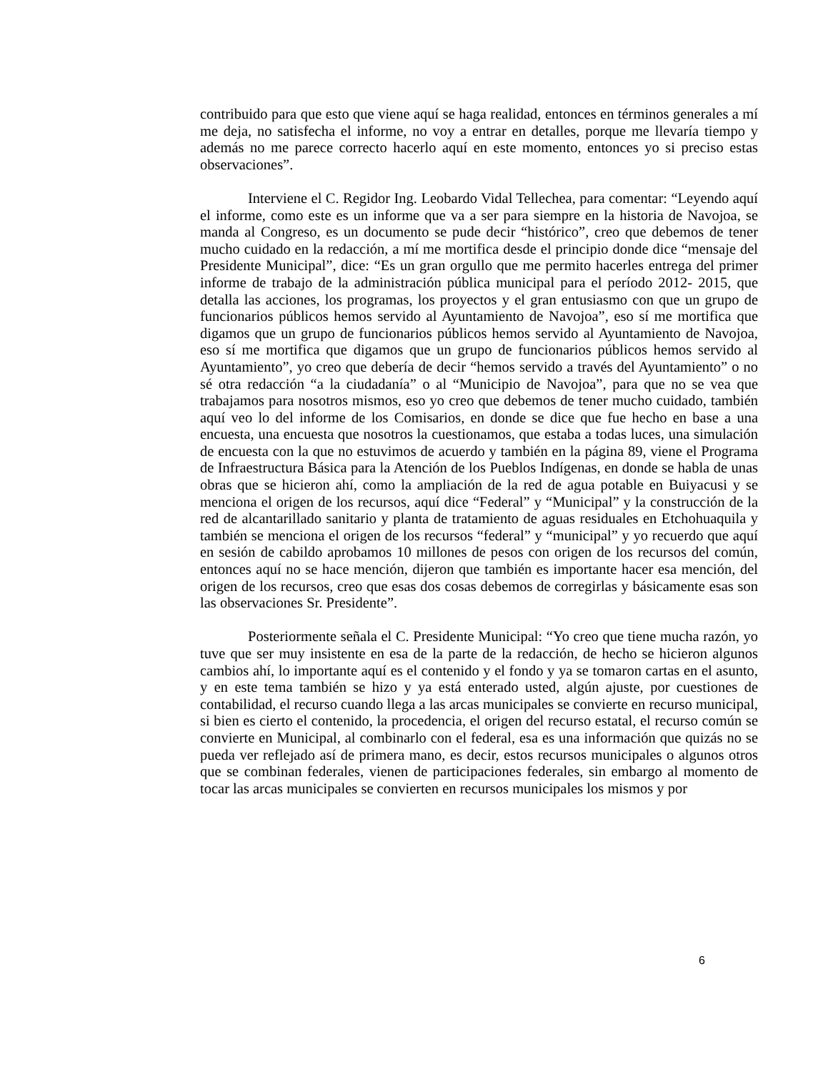contribuido para que esto que viene aquí se haga realidad, entonces en términos generales a mí me deja, no satisfecha el informe, no voy a entrar en detalles, porque me llevaría tiempo y además no me parece correcto hacerlo aquí en este momento, entonces yo si preciso estas observaciones”.
Interviene el C. Regidor Ing. Leobardo Vidal Tellechea, para comentar: “Leyendo aquí el informe, como este es un informe que va a ser para siempre en la historia de Navojoa, se manda al Congreso, es un documento se pude decir “histórico”, creo que debemos de tener mucho cuidado en la redacción, a mí me mortifica desde el principio donde dice “mensaje del Presidente Municipal”, dice: “Es un gran orgullo que me permito hacerles entrega del primer informe de trabajo de la administración pública municipal para el período 2012- 2015, que detalla las acciones, los programas, los proyectos y el gran entusiasmo con que un grupo de funcionarios públicos hemos servido al Ayuntamiento de Navojoa”, eso sí me mortifica que digamos que un grupo de funcionarios públicos hemos servido al Ayuntamiento de Navojoa, eso sí me mortifica que digamos que un grupo de funcionarios públicos hemos servido al Ayuntamiento”, yo creo que debería de decir “hemos servido a través del Ayuntamiento” o no sé otra redacción “a la ciudadanía” o al “Municipio de Navojoa”, para que no se vea que trabajamos para nosotros mismos, eso yo creo que debemos de tener mucho cuidado, también aquí veo lo del informe de los Comisarios, en donde se dice que fue hecho en base a una encuesta, una encuesta que nosotros la cuestionamos, que estaba a todas luces, una simulación de encuesta con la que no estuvimos de acuerdo y también en la página 89, viene el Programa de Infraestructura Básica para la Atención de los Pueblos Indígenas, en donde se habla de unas obras que se hicieron ahí, como la ampliación de la red de agua potable en Buiyacusi y se menciona el origen de los recursos, aquí dice “Federal” y “Municipal” y la construcción de la red de alcantarillado sanitario y planta de tratamiento de aguas residuales en Etchohuaquila y también se menciona el origen de los recursos “federal” y “municipal” y yo recuerdo que aquí en sesión de cabildo aprobamos 10 millones de pesos con origen de los recursos del común, entonces aquí no se hace mención, dijeron que también es importante hacer esa mención, del origen de los recursos, creo que esas dos cosas debemos de corregirlas y básicamente esas son las observaciones Sr. Presidente”.
Posteriormente señala el C. Presidente Municipal: “Yo creo que tiene mucha razón, yo tuve que ser muy insistente en esa de la parte de la redacción, de hecho se hicieron algunos cambios ahí, lo importante aquí es el contenido y el fondo y ya se tomaron cartas en el asunto, y en este tema también se hizo y ya está enterado usted, algún ajuste, por cuestiones de contabilidad, el recurso cuando llega a las arcas municipales se convierte en recurso municipal, si bien es cierto el contenido, la procedencia, el origen del recurso estatal, el recurso común se convierte en Municipal, al combinarlo con el federal, esa es una información que quizás no se pueda ver reflejado así de primera mano, es decir, estos recursos municipales o algunos otros que se combinan federales, vienen de participaciones federales, sin embargo al momento de tocar las arcas municipales se convierten en recursos municipales los mismos y por
6